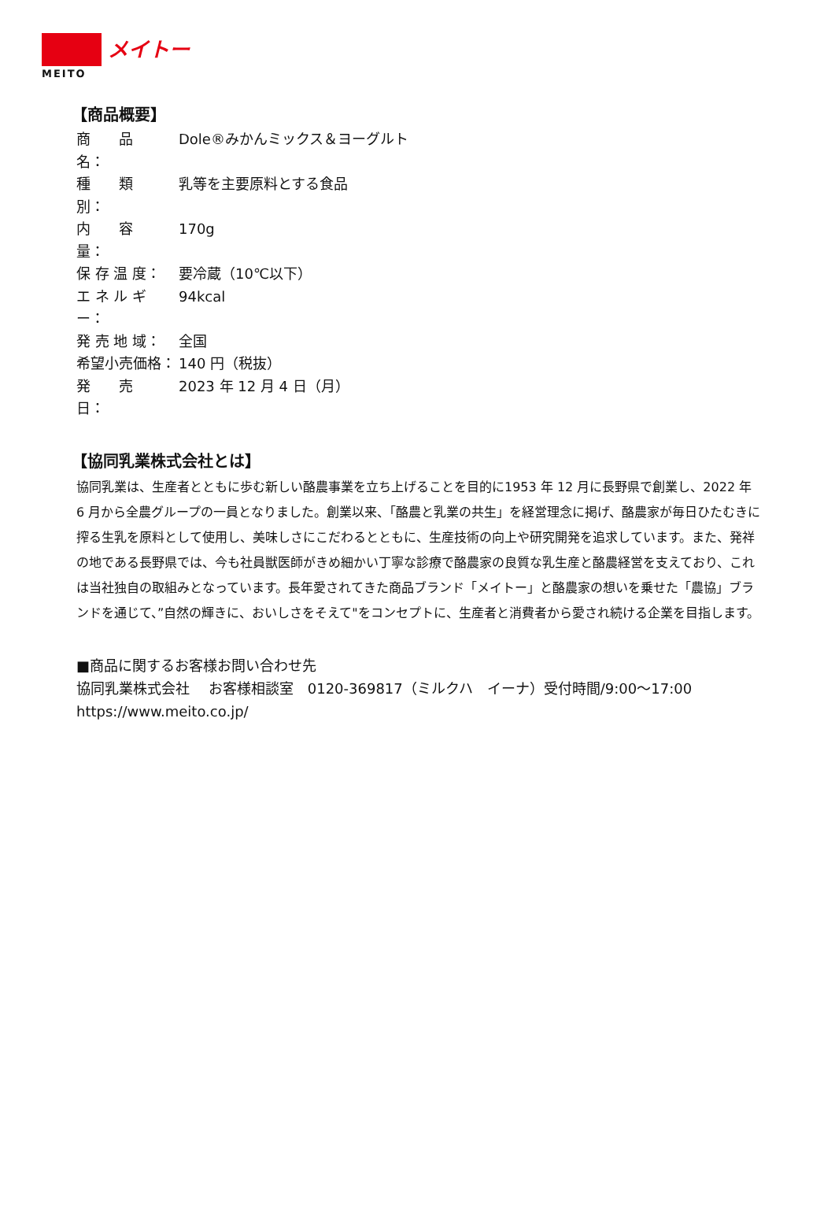メイトー
MEITO
【商品概要】
商　　品　　名： Dole®みかんミックス＆ヨーグルト
種　　類　　別： 乳等を主要原料とする食品
内　　容　　量： 170g
保 存 温 度： 要冷蔵（10℃以下）
エ ネ ル ギ ー： 94kcal
発 売 地 域： 全国
希望小売価格： 140 円（税抜）
発　　売　　日： 2023 年 12 月 4 日（月）
【協同乳業株式会社とは】
協同乳業は、生産者とともに歩む新しい酪農事業を立ち上げることを目的に1953 年 12 月に長野県で創業し、2022 年 6 月から全農グループの一員となりました。創業以来、「酪農と乳業の共生」を経営理念に掲げ、酪農家が毎日ひたむきに搾る生乳を原料として使用し、美味しさにこだわるとともに、生産技術の向上や研究開発を追求しています。また、発祥の地である長野県では、今も社員獣医師がきめ細かい丁寧な診療で酪農家の良質な乳生産と酪農経営を支えており、これは当社独自の取組みとなっています。長年愛されてきた商品ブランド「メイトー」と酪農家の想いを乗せた「農協」ブランドを通じて、”自然の輝きに、おいしさをそえて"をコンセプトに、生産者と消費者から愛され続ける企業を目指します。
■商品に関するお客様お問い合わせ先
協同乳業株式会社　 お客様相談室　0120-369817（ミルクハ　イーナ）受付時間/9:00～17:00
https://www.meito.co.jp/